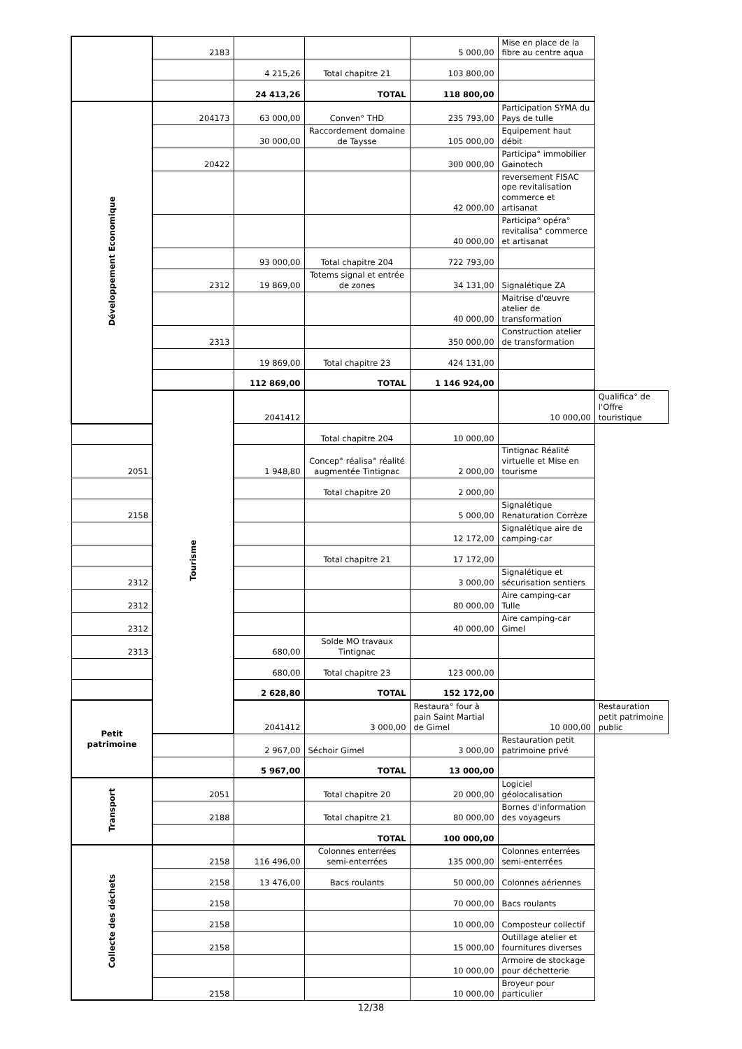| | 2183 | | | 5 000,00 | Mise en place de la fibre au centre aqua | |
| | | 4 215,26 | Total chapitre 21 | 103 800,00 | | |
| | | 24 413,26 | TOTAL | 118 800,00 | | |
| Développement Economique | 204173 | 63 000,00 | Conven° THD | 235 793,00 | Participation SYMA du Pays de tulle | |
| | | 30 000,00 | Raccordement domaine de Taysse | 105 000,00 | Equipement haut débit | |
| | 20422 | | | 300 000,00 | Participa° immobilier Gainotech | |
| | | | | 42 000,00 | reversement FISAC ope revitalisation commerce et artisanat | |
| | | | | 40 000,00 | Participa° opéra° revitalisa° commerce et artisanat | |
| | | 93 000,00 | Total chapitre 204 | 722 793,00 | | |
| | 2312 | 19 869,00 | Totems signal et entrée de zones | 34 131,00 | Signalétique ZA | |
| | | | | 40 000,00 | Maitrise d'œuvre atelier de transformation | |
| | 2313 | | | 350 000,00 | Construction atelier de transformation | |
| | | 19 869,00 | Total chapitre 23 | 424 131,00 | | |
| | | 112 869,00 | TOTAL | 1 146 924,00 | | |
| | Tourisme | 2041412 | | | 10 000,00 | Qualifica° de l'Offre touristique |
| | | | Total chapitre 204 | 10 000,00 | | |
| 2051 | | 1 948,80 | Concep° réalisa° réalité augmentée Tintignac | 2 000,00 | Tintignac Réalité virtuelle et Mise en tourisme | |
| | | | Total chapitre 20 | 2 000,00 | | |
| 2158 | | | | 5 000,00 | Signalétique Renaturation Corrèze | |
| | | | | 12 172,00 | Signalétique aire de camping-car | |
| | | | Total chapitre 21 | 17 172,00 | | |
| 2312 | | | | 3 000,00 | Signalétique et sécurisation sentiers | |
| 2312 | | | | 80 000,00 | Aire camping-car Tulle | |
| 2312 | | | | 40 000,00 | Aire camping-car Gimel | |
| 2313 | | 680,00 | Solde MO travaux Tintignac | | | |
| | | 680,00 | Total chapitre 23 | 123 000,00 | | |
| | | 2 628,80 | TOTAL | 152 172,00 | | |
| Petit patrimoine | | 2041412 | 3 000,00 | Restaura° four à pain Saint Martial de Gimel | 10 000,00 | Restauration petit patrimoine public |
| | | 2 967,00 | Séchoir Gimel | 3 000,00 | Restauration petit patrimoine privé | |
| | | 5 967,00 | TOTAL | 13 000,00 | | |
| Transport | 2051 | | Total chapitre 20 | 20 000,00 | Logiciel géolocalisation | |
| | 2188 | | Total chapitre 21 | 80 000,00 | Bornes d'information des voyageurs | |
| | | | TOTAL | 100 000,00 | | |
| Collecte des déchets | 2158 | 116 496,00 | Colonnes enterrées semi-enterrées | 135 000,00 | Colonnes enterrées semi-enterrées | |
| | 2158 | 13 476,00 | Bacs roulants | 50 000,00 | Colonnes aériennes | |
| | 2158 | | | 70 000,00 | Bacs roulants | |
| | 2158 | | | 10 000,00 | Composteur collectif | |
| | 2158 | | | 15 000,00 | Outillage atelier et fournitures diverses | |
| | | | | 10 000,00 | Armoire de stockage pour déchetterie | |
| | 2158 | | | 10 000,00 | Broyeur pour particulier | |
12/38